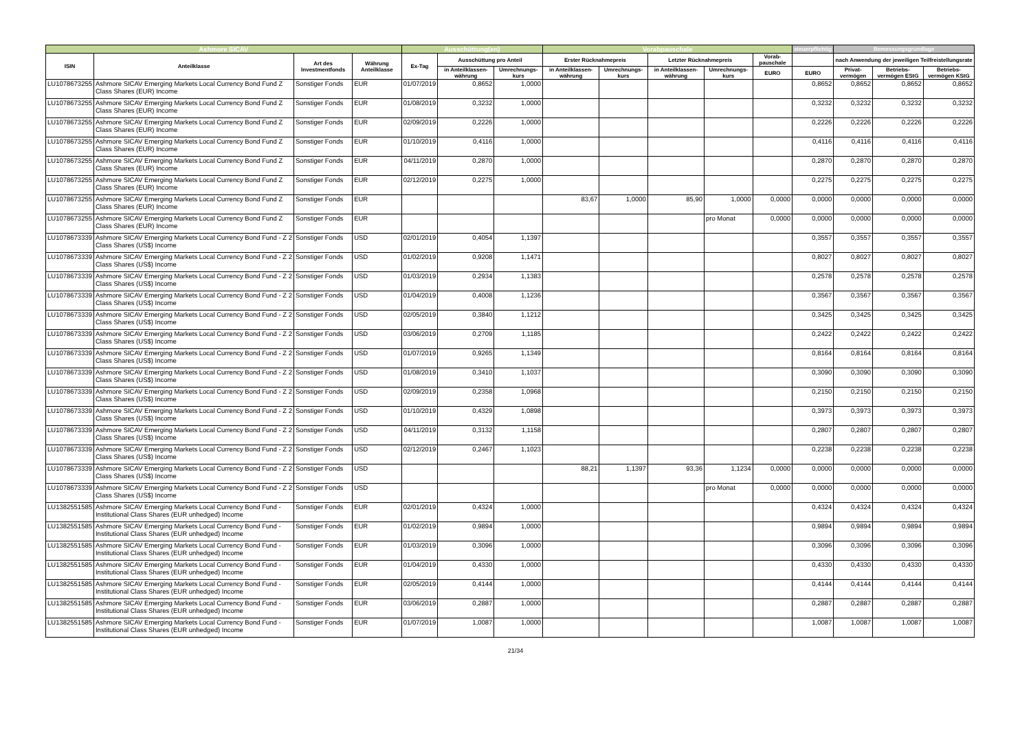| Ashmore SICAV | | | | Ausschüttung(en) | | | Vorabpauschale | | | | | steuerpflichtig | Bemessungsgrundlage | | |
| --- | --- | --- | --- | --- | --- | --- | --- | --- | --- | --- | --- | --- | --- | --- | --- |
| ISIN | Anteilklasse | Art des Investmentfonds | Währung Anteilklasse | Ex-Tag | Ausschüttung pro Anteil | | Erster Rücknahmepreis | | Letzter Rücknahmepreis | | Vorab-pauschale | | nach Anwendung der jeweiligen Teilfreistellungsrate | | |
| | | | | | in Anteilklassen-währung | Umrechnungs-kurs | in Anteilklassen-währung | Umrechnungs-kurs | in Anteilklassen-währung | Umrechnungs-kurs | EURO | EURO | Privat-vermögen | Betriebs-vermögen EStG | Betriebs-vermögen KStG |
| LU1078673255 | Ashmore SICAV Emerging Markets Local Currency Bond Fund Z Class Shares (EUR) Income | Sonstiger Fonds | EUR | 01/07/2019 | 0,8652 | 1,0000 | | | | | | 0,8652 | 0,8652 | 0,8652 | 0,8652 |
| LU1078673255 | Ashmore SICAV Emerging Markets Local Currency Bond Fund Z Class Shares (EUR) Income | Sonstiger Fonds | EUR | 01/08/2019 | 0,3232 | 1,0000 | | | | | | 0,3232 | 0,3232 | 0,3232 | 0,3232 |
| LU1078673255 | Ashmore SICAV Emerging Markets Local Currency Bond Fund Z Class Shares (EUR) Income | Sonstiger Fonds | EUR | 02/09/2019 | 0,2226 | 1,0000 | | | | | | 0,2226 | 0,2226 | 0,2226 | 0,2226 |
| LU1078673255 | Ashmore SICAV Emerging Markets Local Currency Bond Fund Z Class Shares (EUR) Income | Sonstiger Fonds | EUR | 01/10/2019 | 0,4116 | 1,0000 | | | | | | 0,4116 | 0,4116 | 0,4116 | 0,4116 |
| LU1078673255 | Ashmore SICAV Emerging Markets Local Currency Bond Fund Z Class Shares (EUR) Income | Sonstiger Fonds | EUR | 04/11/2019 | 0,2870 | 1,0000 | | | | | | 0,2870 | 0,2870 | 0,2870 | 0,2870 |
| LU1078673255 | Ashmore SICAV Emerging Markets Local Currency Bond Fund Z Class Shares (EUR) Income | Sonstiger Fonds | EUR | 02/12/2019 | 0,2275 | 1,0000 | | | | | | 0,2275 | 0,2275 | 0,2275 | 0,2275 |
| LU1078673255 | Ashmore SICAV Emerging Markets Local Currency Bond Fund Z Class Shares (EUR) Income | Sonstiger Fonds | EUR | | | | 83,67 | 1,0000 | 85,90 | 1,0000 | 0,0000 | 0,0000 | 0,0000 | 0,0000 | 0,0000 |
| LU1078673255 | Ashmore SICAV Emerging Markets Local Currency Bond Fund Z Class Shares (EUR) Income | Sonstiger Fonds | EUR | | | | | | | pro Monat | 0,0000 | 0,0000 | 0,0000 | 0,0000 | 0,0000 |
| LU1078673339 | Ashmore SICAV Emerging Markets Local Currency Bond Fund - Z 2 Class Shares (US$) Income | Sonstiger Fonds | USD | 02/01/2019 | 0,4054 | 1,1397 | | | | | | 0,3557 | 0,3557 | 0,3557 | 0,3557 |
| LU1078673339 | Ashmore SICAV Emerging Markets Local Currency Bond Fund - Z 2 Class Shares (US$) Income | Sonstiger Fonds | USD | 01/02/2019 | 0,9208 | 1,1471 | | | | | | 0,8027 | 0,8027 | 0,8027 | 0,8027 |
| LU1078673339 | Ashmore SICAV Emerging Markets Local Currency Bond Fund - Z 2 Class Shares (US$) Income | Sonstiger Fonds | USD | 01/03/2019 | 0,2934 | 1,1383 | | | | | | 0,2578 | 0,2578 | 0,2578 | 0,2578 |
| LU1078673339 | Ashmore SICAV Emerging Markets Local Currency Bond Fund - Z 2 Class Shares (US$) Income | Sonstiger Fonds | USD | 01/04/2019 | 0,4008 | 1,1236 | | | | | | 0,3567 | 0,3567 | 0,3567 | 0,3567 |
| LU1078673339 | Ashmore SICAV Emerging Markets Local Currency Bond Fund - Z 2 Class Shares (US$) Income | Sonstiger Fonds | USD | 02/05/2019 | 0,3840 | 1,1212 | | | | | | 0,3425 | 0,3425 | 0,3425 | 0,3425 |
| LU1078673339 | Ashmore SICAV Emerging Markets Local Currency Bond Fund - Z 2 Class Shares (US$) Income | Sonstiger Fonds | USD | 03/06/2019 | 0,2709 | 1,1185 | | | | | | 0,2422 | 0,2422 | 0,2422 | 0,2422 |
| LU1078673339 | Ashmore SICAV Emerging Markets Local Currency Bond Fund - Z 2 Class Shares (US$) Income | Sonstiger Fonds | USD | 01/07/2019 | 0,9265 | 1,1349 | | | | | | 0,8164 | 0,8164 | 0,8164 | 0,8164 |
| LU1078673339 | Ashmore SICAV Emerging Markets Local Currency Bond Fund - Z 2 Class Shares (US$) Income | Sonstiger Fonds | USD | 01/08/2019 | 0,3410 | 1,1037 | | | | | | 0,3090 | 0,3090 | 0,3090 | 0,3090 |
| LU1078673339 | Ashmore SICAV Emerging Markets Local Currency Bond Fund - Z 2 Class Shares (US$) Income | Sonstiger Fonds | USD | 02/09/2019 | 0,2358 | 1,0968 | | | | | | 0,2150 | 0,2150 | 0,2150 | 0,2150 |
| LU1078673339 | Ashmore SICAV Emerging Markets Local Currency Bond Fund - Z 2 Class Shares (US$) Income | Sonstiger Fonds | USD | 01/10/2019 | 0,4329 | 1,0898 | | | | | | 0,3973 | 0,3973 | 0,3973 | 0,3973 |
| LU1078673339 | Ashmore SICAV Emerging Markets Local Currency Bond Fund - Z 2 Class Shares (US$) Income | Sonstiger Fonds | USD | 04/11/2019 | 0,3132 | 1,1158 | | | | | | 0,2807 | 0,2807 | 0,2807 | 0,2807 |
| LU1078673339 | Ashmore SICAV Emerging Markets Local Currency Bond Fund - Z 2 Class Shares (US$) Income | Sonstiger Fonds | USD | 02/12/2019 | 0,2467 | 1,1023 | | | | | | 0,2238 | 0,2238 | 0,2238 | 0,2238 |
| LU1078673339 | Ashmore SICAV Emerging Markets Local Currency Bond Fund - Z 2 Class Shares (US$) Income | Sonstiger Fonds | USD | | | | 88,21 | 1,1397 | 93,36 | 1,1234 | 0,0000 | 0,0000 | 0,0000 | 0,0000 | 0,0000 |
| LU1078673339 | Ashmore SICAV Emerging Markets Local Currency Bond Fund - Z 2 Class Shares (US$) Income | Sonstiger Fonds | USD | | | | | | | pro Monat | 0,0000 | 0,0000 | 0,0000 | 0,0000 | 0,0000 |
| LU1382551585 | Ashmore SICAV Emerging Markets Local Currency Bond Fund - Institutional Class Shares (EUR unhedged) Income | Sonstiger Fonds | EUR | 02/01/2019 | 0,4324 | 1,0000 | | | | | | 0,4324 | 0,4324 | 0,4324 | 0,4324 |
| LU1382551585 | Ashmore SICAV Emerging Markets Local Currency Bond Fund - Institutional Class Shares (EUR unhedged) Income | Sonstiger Fonds | EUR | 01/02/2019 | 0,9894 | 1,0000 | | | | | | 0,9894 | 0,9894 | 0,9894 | 0,9894 |
| LU1382551585 | Ashmore SICAV Emerging Markets Local Currency Bond Fund - Institutional Class Shares (EUR unhedged) Income | Sonstiger Fonds | EUR | 01/03/2019 | 0,3096 | 1,0000 | | | | | | 0,3096 | 0,3096 | 0,3096 | 0,3096 |
| LU1382551585 | Ashmore SICAV Emerging Markets Local Currency Bond Fund - Institutional Class Shares (EUR unhedged) Income | Sonstiger Fonds | EUR | 01/04/2019 | 0,4330 | 1,0000 | | | | | | 0,4330 | 0,4330 | 0,4330 | 0,4330 |
| LU1382551585 | Ashmore SICAV Emerging Markets Local Currency Bond Fund - Institutional Class Shares (EUR unhedged) Income | Sonstiger Fonds | EUR | 02/05/2019 | 0,4144 | 1,0000 | | | | | | 0,4144 | 0,4144 | 0,4144 | 0,4144 |
| LU1382551585 | Ashmore SICAV Emerging Markets Local Currency Bond Fund - Institutional Class Shares (EUR unhedged) Income | Sonstiger Fonds | EUR | 03/06/2019 | 0,2887 | 1,0000 | | | | | | 0,2887 | 0,2887 | 0,2887 | 0,2887 |
| LU1382551585 | Ashmore SICAV Emerging Markets Local Currency Bond Fund - Institutional Class Shares (EUR unhedged) Income | Sonstiger Fonds | EUR | 01/07/2019 | 1,0087 | 1,0000 | | | | | | 1,0087 | 1,0087 | 1,0087 | 1,0087 |
21/34